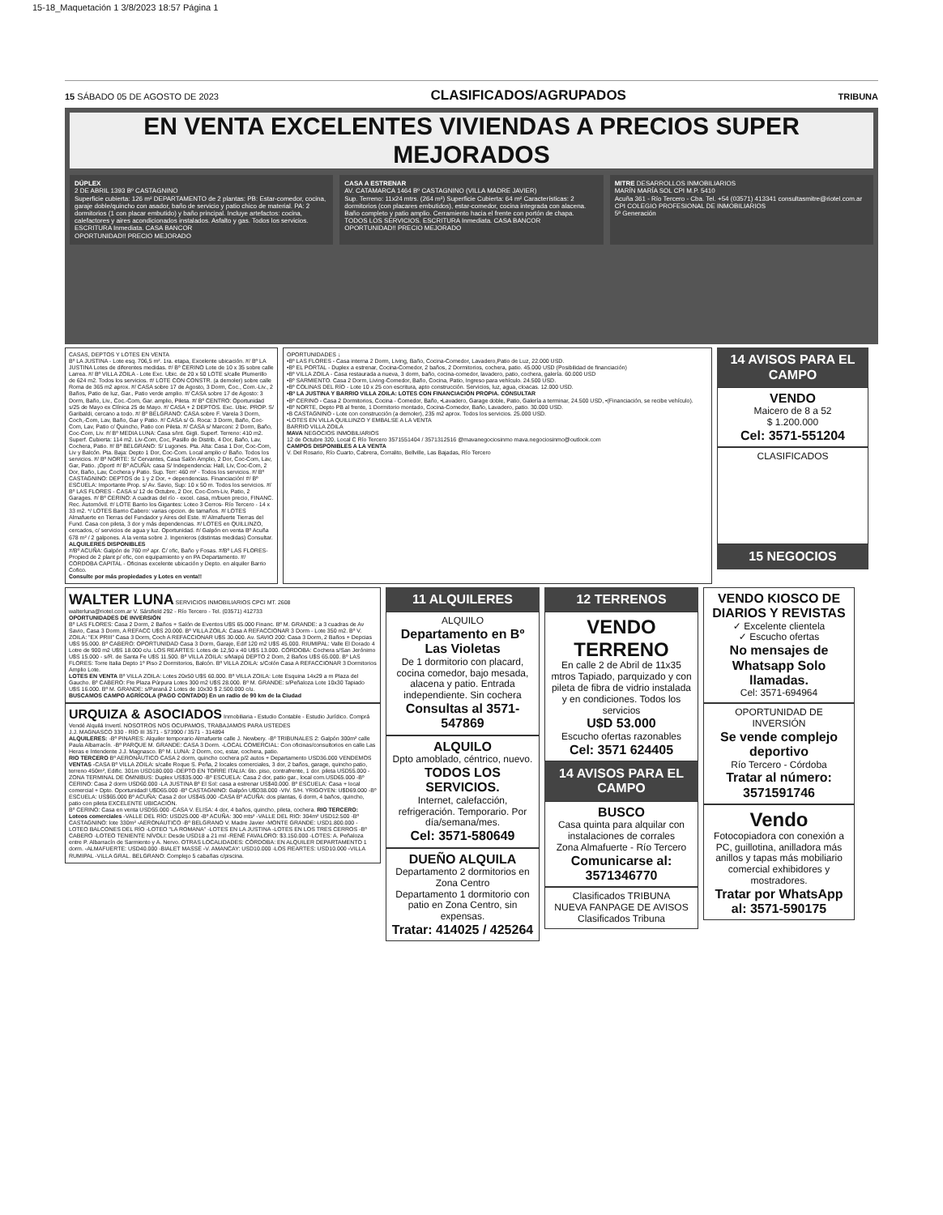15-18_Maquetación 1 3/8/2023 18:57 Página 1
15 SÁBADO 05 DE AGOSTO DE 2023 CLASIFICADOS/AGRUPADOS TRIBUNA
EN VENTA EXCELENTES VIVIENDAS A PRECIOS SUPER MEJORADOS
DÚPLEX
2 DE ABRIL 1393 Bº CASTAGNINO
Superficie cubierta: 126 m² DEPARTAMENTO de 2 plantas: PB: Estar-comedor, cocina, garaje doble/quincho con asador, baño de servicio y patio chico de material. PA: 2 dormitorios (1 con placar embutido) y baño principal. Incluye artefactos: cocina, calefactores y aires acondicionados instalados. Asfalto y gas. Todos los servicios. ESCRITURA Inmediata. CASA BANCOR
OPORTUNIDAD!! PRECIO MEJORADO
CASA A ESTRENAR
AV. CATAMARCA 1464 Bº CASTAGNINO (VILLA MADRE JAVIER)
Sup. Terreno: 11x24 mtrs. (264 m²) Superficie Cubierta: 64 m² Características: 2 dormitorios (con placares embutidos), estar-comedor, cocina integrada con alacena. Baño completo y patio amplio. Cerramiento hacia el frente con portón de chapa. TODOS LOS SERVICIOS. ESCRITURA Inmediata. CASA BANCOR
OPORTUNIDAD!! PRECIO MEJORADO
MITRE DESARROLLOS INMOBILIARIOS
MARÍN MARÍA SOL CPI M.P. 5410
Acuña 361 - Río Tercero - Cba. Tel. +54 (03571) 413341 consultasmitre@riotel.com.ar
CPI COLEGIO PROFESIONAL DE INMOBILIARIOS
5ª Generación
CASAS, DEPTOS Y LOTES EN VENTA
Bº LA JUSTINA - Lote esq. 706,5 m². 1ra. etapa, Excelente ubicación. #/ Bº LA JUSTINA Lotes de diferentes medidas. #/ Bº CERINO Lote de 10 x 35 sobre calle Larrea. #/ Bº VILLA ZOILA - Lote Exc. Ubic. de 20 x 50 LOTE s/calle Plumerillo de 624 m2. Todos los servicios. #/ LOTE CON CONSTR. (a demoler) sobre calle Roma de 365 m2 aprox. #/ CASA sobre 17 de Agosto, 3 Dorm, Coc., Com.-Liv., 2 Baños, Patio de luz, Gar., Patio verde amplio. #/ CASA sobre 17 de Agosto: 3 Dorm, Baño, Liv., Coc.-Com, Gar. amplio, Pileta. #/ Bº CENTRO: Oportunidad s/25 de Mayo ex Clínica 25 de Mayo. #/ CASA + 2 DEPTOS. Exc. Ubic. PROP. S/ Garibaldi, cercano a todo. #/ Bº BELGRANO: CASA sobre F. Varela 3 Dorm, Coch,-Com, Lav, Baño, Gar y Patio. #/ CASA s/ G. Roca: 3 Dorm, Baño, Coc-Com, Lav, Patio c/ Quincho, Patio con Pileta. #/ CASA s/ Marconi: 2 Dorm, Baño, Coc-Com, Liv. #/ Bº MEDIA LUNA: Casa s/Int. Gigli. Superf. Terreno: 410 m2. Superf. Cubierta: 114 m2. Liv-Com, Coc, Pasillo de Distrib, 4 Dor, Baño, Lav, Cochera, Patio. #/ Bº BELGRANO: S/ Lugones. Pta. Alta: Casa 1 Dor, Coc-Com, Liv y Balcón. Pta. Baja: Depto 1 Dor, Coc-Com. Local amplio c/ Baño. Todos los servicios. #/ Bº NORTE: S/ Cervantes, Casa Salón Amplio, 2 Dor, Coc-Com, Lav, Gar, Patio. ¡Oport! #/ Bº ACUÑA: casa S/ Independencia: Hall, Liv, Coc-Com, 2 Dor, Baño, Lav, Cochera y Patio. Sup. Terr: 460 m² - Todos los servicios. #/ Bº CASTAGNINO: DEPTOS de 1 y 2 Dor, + dependencias. Financiación! #/ Bº ESCUELA: Importante Prop. s/ Av. Savio, Sup: 10 x 50 m. Todos los servicios. #/ Bº LAS FLORES - CASA s/ 12 de Octubre, 2 Dor, Coc-Com-Liv, Patio, 2 Garages. #/ Bº CERINO: A cuadras del río - excel. casa, m/buen precio, FINANC. Rec. Automóvil. #/ LOTE Barrio los Gigantes: Loteo 3 Cerros- Río Tercero - 14 x 33 m2. */ LOTES Barrio Cabero: varias opcion. de tamaños. #/ LOTES Almafuerte en Tierras del Fundador y Aires del Este. #/ Almafuerte Tierras del Fund. Casa con pileta, 3 dor y más dependencias. #/ LOTES en QUILLINZO, cercados, c/ servicios de agua y luz. Oportunidad. #/ Galpón en venta Bº Acuña 678 m² / 2 galpones. A la venta sobre J. Ingenieros (distintas medidas) Consultar.
ALQUILERES DISPONIBLES
#/Bº ACUÑA: Galpón de 760 m² apr. C/ ofic, Baño y Fosas. #/Bº LAS FLORES- Propied de 2 plant p/ ofic, con equipamiento y en PA Departamento. #/ CÓRDOBA CAPITAL - Oficinas excelente ubicación y Depto. en alquiler Barrio Cofico.
Consulte por más propiedades y Lotes en venta!!
OPORTUNIDADES ↓
•Bº LAS FLORES - Casa interna 2 Dorm, Living, Baño, Cocina-Comedor, Lavadero,Patio de Luz, 22.000 USD.
•Bº EL PORTAL - Duplex a estrenar, Cocina-Comedor, 2 baños, 2 Dormitorios, cochera, patio. 45.000 USD (Posibilidad de financiación)
•Bº VILLA ZOILA - Casa restaurada a nueva, 3 dorm, baño, cocina-comedor, lavadero, patio, cochera, galería. 60.000 USD
•Bº SARMIENTO. Casa 2 Dorm, Living-Comedor, Baño, Cocina, Patio, Ingreso para vehículo. 24.500 USD.
•Bº COLINAS DEL RÍO - Lote 10 x 25 con escritura, apto construcción. Servicios, luz, agua, cloacas. 12.000 USD.
•Bº LA JUSTINA Y BARRIO VILLA ZOILA: LOTES CON FINANCIACIÓN PROPIA. CONSULTAR
•Bº CERINO - Casa 2 Dormitorios, Cocina - Comedor, Baño, •Lavadero, Garage doble, Patio, Galería a terminar, 24.500 USD, •(Financiación, se recibe vehículo).
•Bº NORTE, Depto PB al frente, 1 Dormitorio montado, Cocina-Comedor, Baño, Lavadero, patio. 30.000 USD.
•B CASTAGNINO - Lote con construcción (a demoler), 235 m2 aprox. Todos los servicios. 25.000 USD.
•LOTES EN VILLA QUILLINZO Y EMBALSE A LA VENTA
BARRIO VILLA ZOILA
MAVA NEGOCIOS INMOBILIARIOS
12 de Octubre 320, Local C Río Tercero 3571551404 / 3571312516 @mavanegociosinmo mava.negociosinmo@outlook.com
CAMPOS DISPONIBLES A LA VENTA
V. Del Rosario, Río Cuarto, Cabrera, Corralito, Bellville, Las Bajadas, Río Tercero
14 AVISOS PARA EL CAMPO
VENDO
Maicero de 8 a 52
$ 1.200.000
Cel: 3571-551204
CLASIFICADOS
15 NEGOCIOS
WALTER LUNA SERVICIOS INMOBILIARIOS CPCI MT. 2608
walterluna@riotel.com.ar V. Sársfield 292 - Río Tercero - Tel. (03571) 412733
OPORTUNIDADES DE INVERSIÓN
Bº LAS FLORES: Casa 2 Dorm, 2 Baños + Salón de Eventos U$S 65.000 Financ. Bº M. GRANDE: a 3 cuadras de Av Savio, Casa 3 Dorm, A REFACC U$S 20.000. Bº VILLA ZOILA: Casa A REFACCIONAR 3 Dorm - Lote 350 m2. Bº V. ZOILA: "EX PRIII" Casa 3 Dorm, Coch A REFACCIONAR U$S 30.000. Av. SAVIO 200: Casa 3 Dorm, 2 Baños + Depcias U$S 95.000. Bº CABERO: OPORTUNIDAD Casa 3 Dorm, Garaje, Edif 120 m2 U$S 45.000. RIUMIPAL: Valle El Dorado 4 Lotre de 900 m2 U$S 18.000 c/u. LOS REARTES: Lotes de 12,50 x 40 U$S 13.000. CÓRDOBA: Cochera s/San Jerónimo U$S 15.000 - s/R. de Santa Fe U$S 11.500. Bº VILLA ZOILA: s/Maipú DEPTO 2 Dom, 2 Baños U$S 65.000. Bº LAS FLORES: Torre Italia Depto 1º Piso 2 Dormitorios, Balcón. Bº VILLA ZOILA: s/Colón Casa A REFACCIONAR 3 Dormitorios Amplio Lote.
LOTES EN VENTA Bº VILLA ZOILA: Lotes 20x50 U$S 60.000. Bº VILLA ZOILA: Lote Esquina 14x29 a m Plaza del Gaucho. Bº CABERO: Fte Plaza Púrpura Lotes 300 m2 U$S 28.000. Bº M. GRANDE: s/Peñaloza Lote 10x30 Tapiado U$S 16.000. Bº M. GRANDE: s/Paraná 2 Lotes de 10x30 $ 2.500.000 c/u.
BUSCAMOS CAMPO AGRÍCOLA (PAGO CONTADO) En un radio de 90 km de la Ciudad
URQUIZA & ASOCIADOS Inmobiliaria - Estudio Contable - Estudio Jurídico. Comprá Vendé Alquilá Invertí. NOSOTROS NOS OCUPAMOS, TRABAJAMOS PARA USTEDES
J.J. MAGNASCO 330 - RÍO III 3571 - 573900 / 3571 - 314894
ALQUILERES: -Bº PINARES: Alquiler temporario Almafuerte calle J. Newbery. -Bº TRIBUNALES 2: Galpón 300m² calle Paula Albarracín. -Bº PARQUE M. GRANDE: CASA 3 Dorm. -LOCAL COMERCIAL: Con oficinas/consultorios en calle Las Heras e Intendente J.J. Magnasco. Bº M. LUNA: 2 Dorm, coc, estar, cochera, patio.
RIO TERCERO Bº AERONÁUTICO CASA 2 dorm, quincho cochera p/2 autos + Departamento USD36.000 VENDEMOS
VENTAS -CASA Bº VILLA ZOILA: s/calle Roque S. Peña, 2 locales comerciales, 3 dor, 2 baños, garage, quincho patio, terreno 450m², Edific. 301m USD180.000 -DEPTO EN TORRE ITALIA: 6to. piso, contrafrente, 1 dor. pileta USD55.000 -ZONA TERMINAL DE ÓMNIBUS: Duplex US$35.000 -Bº ESCUELA: Casa 2 dor, patio gar., local com.USD65.000 -Bº CERINO: Casa 2 dorm USD60.000 -LA JUSTINA Bº El Sol: casa a estrenar US$40.000. Bº ESCUELA: Casa + local comercial + Dpto. Oportunidad! U$D65.000 -Bº CASTAGNINO: Galpón U$D38.000 -VIV. S/H. YRIGOYEN: U$D69.000 -Bº ESCUELA: US$65.000 Bº ACUÑA: Casa 2 dor US$45.000 -CASA Bº ACUÑA: dos plantas, 6 dorm, 4 baños, quincho, patio con pileta EXCELENTE UBICACIÓN.
Bº CERINO: Casa en venta USD55.000 -CASA V. ELISA: 4 dor, 4 baños, quincho, pileta, cochera. RIO TERCERO: Loteos comerciales -VALLE DEL RÍO: USD25.000 -Bº ACUÑA: 300 mts² -VALLE DEL RIO: 304m² USD12.500 -Bº CASTAGNINO: lote 330m² -AERONÁUTICO -Bº BELGRANO V. Madre Javier -MONTE GRANDE: USD1.800.000 -LOTEO BALCONES DEL RÍO -LOTEO "LA ROMANA" -LOTES EN LA JUSTINA -LOTES EN LOS TRES CERROS -Bº CABERO -LOTEO TENIENTE NÍVOLI: Desde USD18 a 21 mil -RENÉ FAVALORO: $3.150.000 -LOTES: A. Peñaloza entre P. Albarracín de Sarmiento y A. Nervo. OTRAS LOCALIDADES: CÓRDOBA: EN ALQUILER DEPARTAMENTO 1 dorm. -ALMAFUERTE: USD40.000 -BIALET MASSÉ -V. AMANCAY: USD10.000 -LOS REARTES: USD10.000 -VILLA RUMIPAL -VILLA GRAL. BELGRANO: Complejo 5 cabañas c/piscina.
11 ALQUILERES
ALQUILO
Departamento en Bº Las Violetas
De 1 dormitorio con placard, cocina comedor, bajo mesada, alacena y patio. Entrada independiente. Sin cochera
Consultas al 3571-547869
ALQUILO
Dpto amoblado, céntrico, nuevo.
TODOS LOS SERVICIOS.
Internet, calefacción, refrigeración. Temporario. Por día/semana/mes.
Cel: 3571-580649
DUEÑO ALQUILA
Departamento 2 dormitorios en Zona Centro
Departamento 1 dormitorio con patio en Zona Centro, sin expensas.
Tratar: 414025 / 425264
12 TERRENOS
VENDO TERRENO
En calle 2 de Abril de 11x35 mtros Tapiado, parquizado y con pileta de fibra de vidrio instalada y en condiciones. Todos los servicios
U$D 53.000
Escucho ofertas razonables
Cel: 3571 624405
14 AVISOS PARA EL CAMPO
BUSCO
Casa quinta para alquilar con instalaciones de corrales
Zona Almafuerte - Río Tercero
Comunicarse al: 3571346770
Clasificados TRIBUNA
NUEVA FANPAGE DE AVISOS
Clasificados Tribuna
VENDO KIOSCO DE DIARIOS Y REVISTAS
✓ Excelente clientela
✓ Escucho ofertas
No mensajes de Whatsapp Solo llamadas.
Cel: 3571-694964
OPORTUNIDAD DE INVERSIÓN
Se vende complejo deportivo
Río Tercero - Córdoba
Tratar al número: 3571591746
Vendo
Fotocopiadora con conexión a PC, guillotina, anilladora más anillos y tapas más mobiliario comercial exhibidores y mostradores.
Tratar por WhatsApp al: 3571-590175